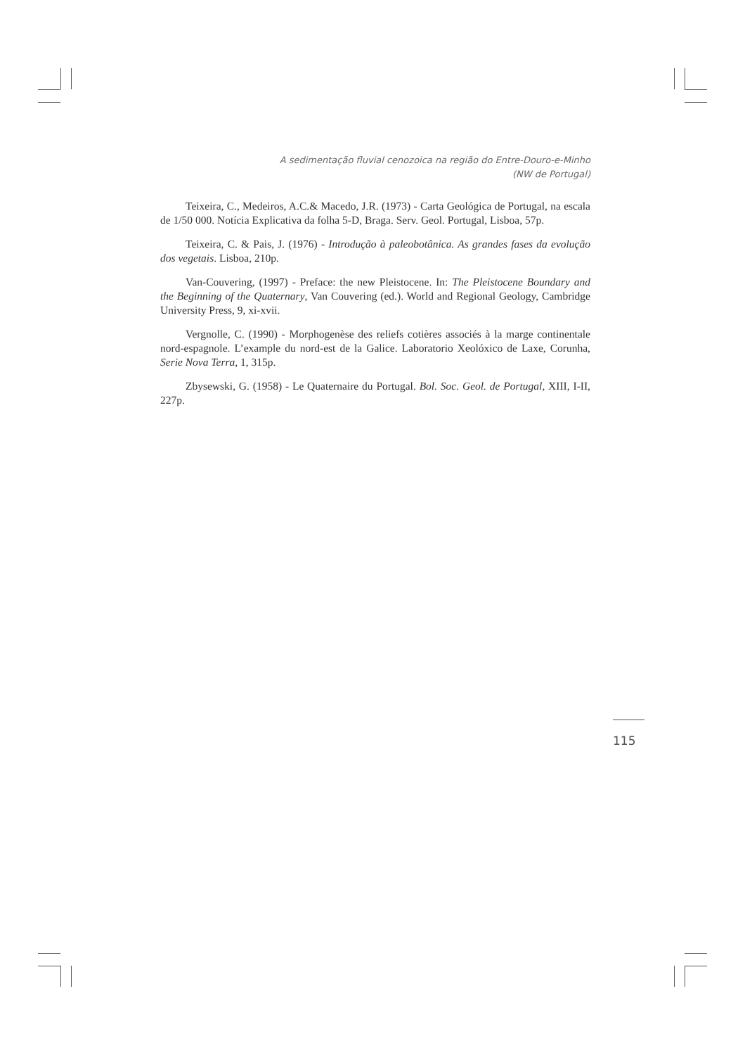A sedimentação fluvial cenozoica na região do Entre-Douro-e-Minho
(NW de Portugal)
Teixeira, C., Medeiros, A.C.& Macedo, J.R. (1973) - Carta Geológica de Portugal, na escala de 1/50 000. Notícia Explicativa da folha 5-D, Braga. Serv. Geol. Portugal, Lisboa, 57p.
Teixeira, C. & Pais, J. (1976) - Introdução à paleobotânica. As grandes fases da evolução dos vegetais. Lisboa, 210p.
Van-Couvering, (1997) - Preface: the new Pleistocene. In: The Pleistocene Boundary and the Beginning of the Quaternary, Van Couvering (ed.). World and Regional Geology, Cambridge University Press, 9, xi-xvii.
Vergnolle, C. (1990) - Morphogenèse des reliefs cotières associés à la marge continentale nord-espagnole. L’example du nord-est de la Galice. Laboratorio Xeolóxico de Laxe, Corunha, Serie Nova Terra, 1, 315p.
Zbysewski, G. (1958) - Le Quaternaire du Portugal. Bol. Soc. Geol. de Portugal, XIII, I-II, 227p.
115